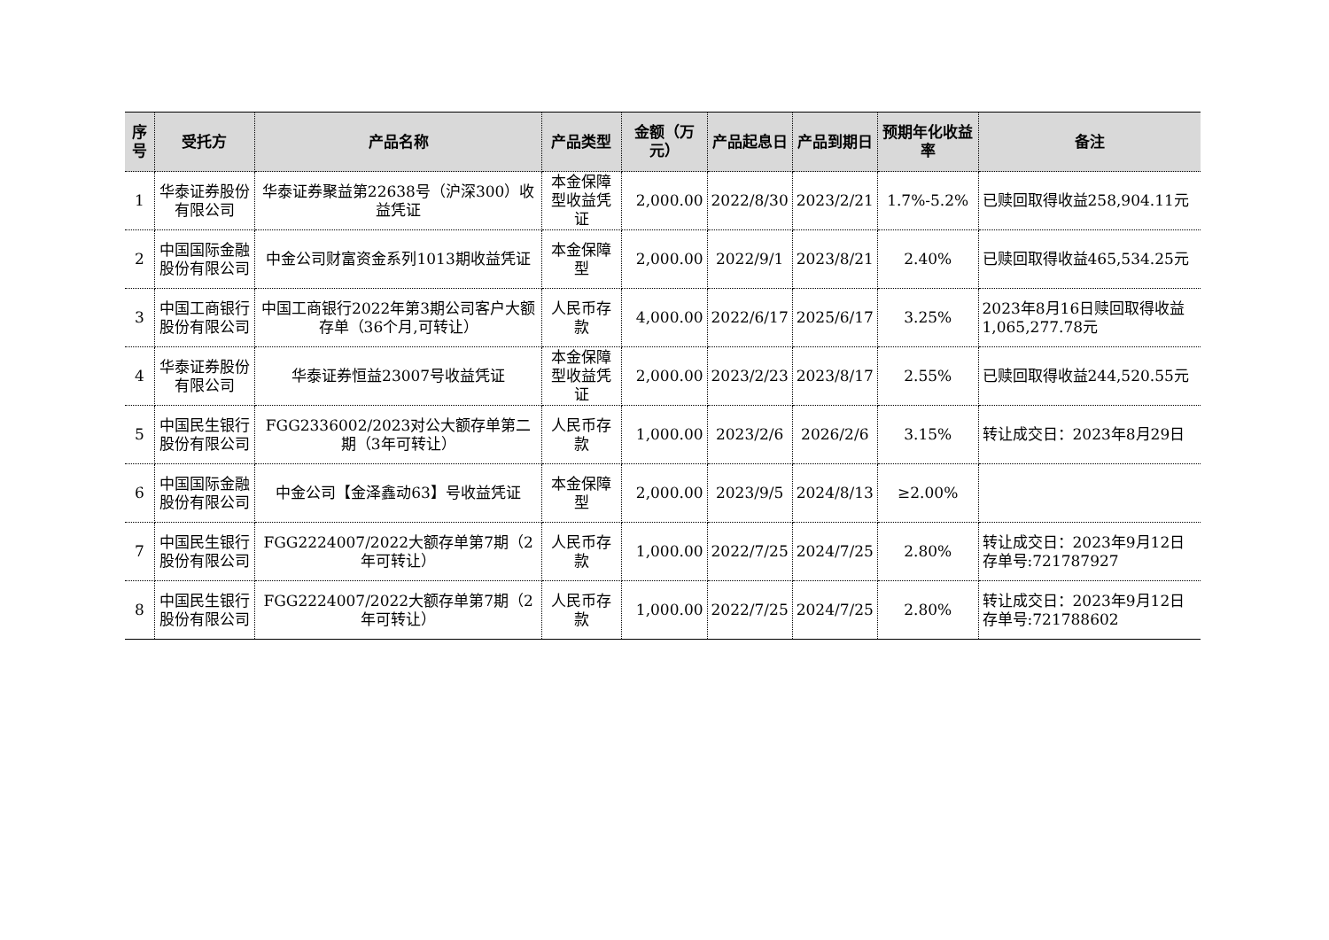| 序号 | 受托方 | 产品名称 | 产品类型 | 金额（万元） | 产品起息日 | 产品到期日 | 预期年化收益率 | 备注 |
| --- | --- | --- | --- | --- | --- | --- | --- | --- |
| 1 | 华泰证券股份有限公司 | 华泰证券聚益第22638号（沪深300）收益凭证 | 本金保障型收益凭证 | 2,000.00 | 2022/8/30 | 2023/2/21 | 1.7%-5.2% | 已赎回取得收益258,904.11元 |
| 2 | 中国国际金融股份有限公司 | 中金公司财富资金系列1013期收益凭证 | 本金保障型 | 2,000.00 | 2022/9/1 | 2023/8/21 | 2.40% | 已赎回取得收益465,534.25元 |
| 3 | 中国工商银行股份有限公司 | 中国工商银行2022年第3期公司客户大额存单（36个月,可转让） | 人民币存款 | 4,000.00 | 2022/6/17 | 2025/6/17 | 3.25% | 2023年8月16日赎回取得收益1,065,277.78元 |
| 4 | 华泰证券股份有限公司 | 华泰证券恒益23007号收益凭证 | 本金保障型收益凭证 | 2,000.00 | 2023/2/23 | 2023/8/17 | 2.55% | 已赎回取得收益244,520.55元 |
| 5 | 中国民生银行股份有限公司 | FGG2336002/2023对公大额存单第二期（3年可转让） | 人民币存款 | 1,000.00 | 2023/2/6 | 2026/2/6 | 3.15% | 转让成交日：2023年8月29日 |
| 6 | 中国国际金融股份有限公司 | 中金公司【金泽鑫动63】号收益凭证 | 本金保障型 | 2,000.00 | 2023/9/5 | 2024/8/13 | ≥2.00% | |
| 7 | 中国民生银行股份有限公司 | FGG2224007/2022大额存单第7期（2年可转让） | 人民币存款 | 1,000.00 | 2022/7/25 | 2024/7/25 | 2.80% | 转让成交日：2023年9月12日存单号:721787927 |
| 8 | 中国民生银行股份有限公司 | FGG2224007/2022大额存单第7期（2年可转让） | 人民币存款 | 1,000.00 | 2022/7/25 | 2024/7/25 | 2.80% | 转让成交日：2023年9月12日存单号:721788602 |